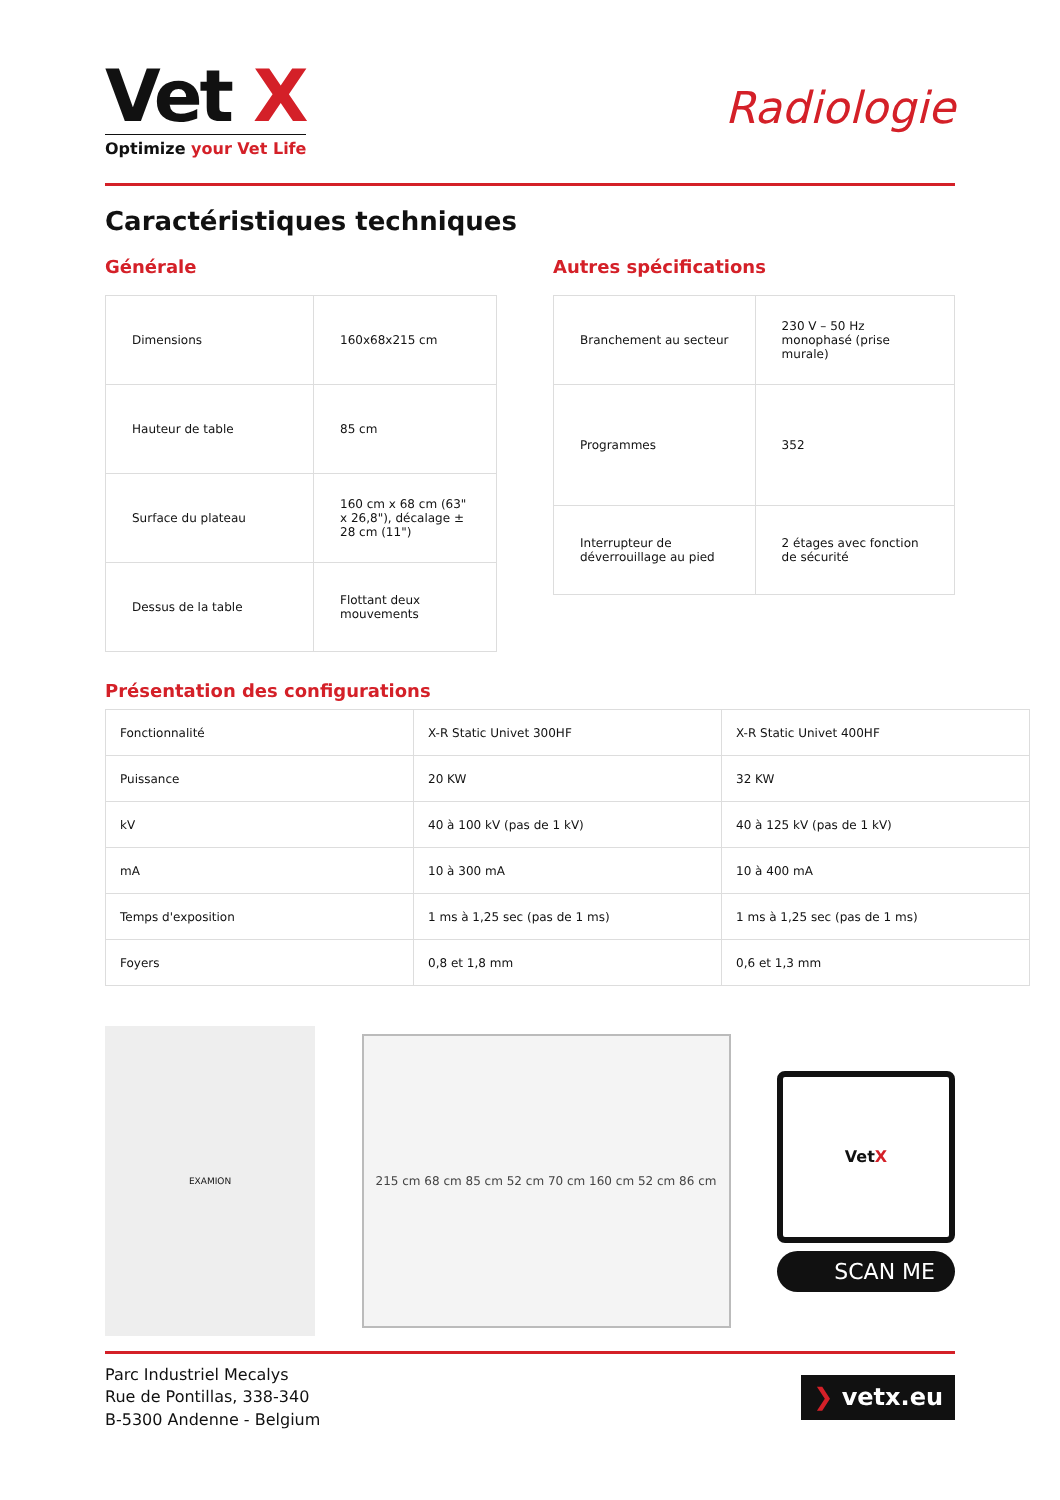Vet X
Optimize your Vet Life
Radiologie
Caractéristiques techniques
Générale
| Dimensions | 160x68x215 cm |
| Hauteur de table | 85 cm |
| Surface du plateau | 160 cm x 68 cm (63" x 26,8"), décalage ± 28 cm (11") |
| Dessus de la table | Flottant deux mouvements |
Autres spécifications
| Branchement au secteur | 230 V – 50 Hz monophasé (prise murale) |
| Programmes | 352 |
| Interrupteur de déverrouillage au pied | 2 étages avec fonction de sécurité |
Présentation des configurations
| Fonctionnalité | X-R Static Univet 300HF | X-R Static Univet 400HF |
| Puissance | 20 KW | 32 KW |
| kV | 40 à 100 kV (pas de 1 kV) | 40 à 125 kV (pas de 1 kV) |
| mA | 10 à 300 mA | 10 à 400 mA |
| Temps d'exposition | 1 ms à 1,25 sec (pas de 1 ms) | 1 ms à 1,25 sec (pas de 1 ms) |
| Foyers | 0,8 et 1,8 mm | 0,6 et 1,3 mm |
EXAMION
215 cm 68 cm 85 cm 52 cm 70 cm 160 cm 52 cm 86 cm
Vet X
SCAN ME
Parc Industriel Mecalys
Rue de Pontillas, 338-340
B-5300 Andenne - Belgium
❯ vetx.eu